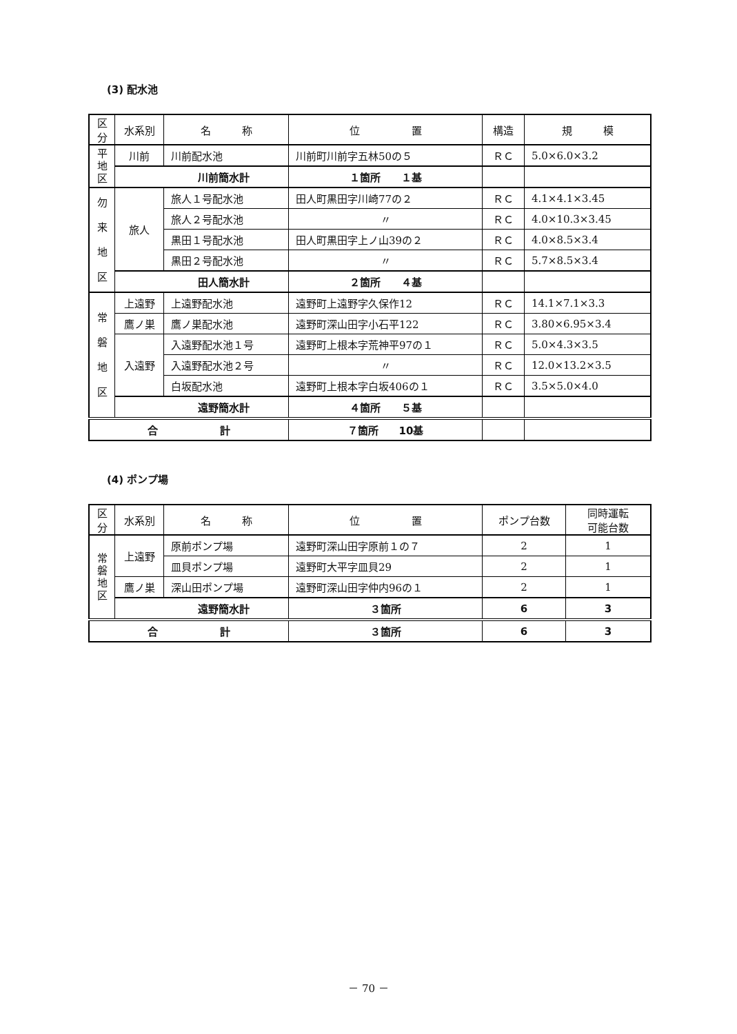(3) 配水池
| 区分 | 水系別 | 名 称 | 位 置 | 構造 | 規 模 |
| --- | --- | --- | --- | --- | --- |
| 平 地 区 | 川前 | 川前配水池 | 川前町川前字五林50の５ | ＲＣ | 5.0×6.0×3.2 |
| | 川前簡水計 | | １箇所 １基 | | |
| 勿 来 地 区 | 旅人 | 旅人１号配水池 | 田人町黒田字川崎77の２ | ＲＣ | 4.1×4.1×3.45 |
| | | 旅人２号配水池 | 〃 | ＲＣ | 4.0×10.3×3.45 |
| | | 黒田１号配水池 | 田人町黒田字上ノ山39の２ | ＲＣ | 4.0×8.5×3.4 |
| | | 黒田２号配水池 | 〃 | ＲＣ | 5.7×8.5×3.4 |
| | 田人簡水計 | | ２箇所 ４基 | | |
| 常 磐 地 区 | 上遠野 | 上遠野配水池 | 遠野町上遠野字久保作12 | ＲＣ | 14.1×7.1×3.3 |
| | 鷹ノ巣 | 鷹ノ巣配水池 | 遠野町深山田字小石平122 | ＲＣ | 3.80×6.95×3.4 |
| | 入遠野 | 入遠野配水池１号 | 遠野町上根本字荒神平97の１ | ＲＣ | 5.0×4.3×3.5 |
| | | 入遠野配水池２号 | 〃 | ＲＣ | 12.0×13.2×3.5 |
| | | 白坂配水池 | 遠野町上根本字白坂406の１ | ＲＣ | 3.5×5.0×4.0 |
| | 遠野簡水計 | | ４箇所 ５基 | | |
| 合 計 | | | ７箇所 10基 | | |
(4) ポンプ場
| 区分 | 水系別 | 名 称 | 位 置 | ポンプ台数 | 同時運転 可能台数 |
| --- | --- | --- | --- | --- | --- |
| 常 磐 地 区 | 上遠野 | 原前ポンプ場 | 遠野町深山田字原前１の７ | 2 | 1 |
| | | 皿貝ポンプ場 | 遠野町大平字皿貝29 | 2 | 1 |
| | 鷹ノ巣 | 深山田ポンプ場 | 遠野町深山田字仲内96の１ | 2 | 1 |
| | 遠野簡水計 | | ３箇所 | 6 | 3 |
| 合 計 | | | ３箇所 | 6 | 3 |
－ 70 －